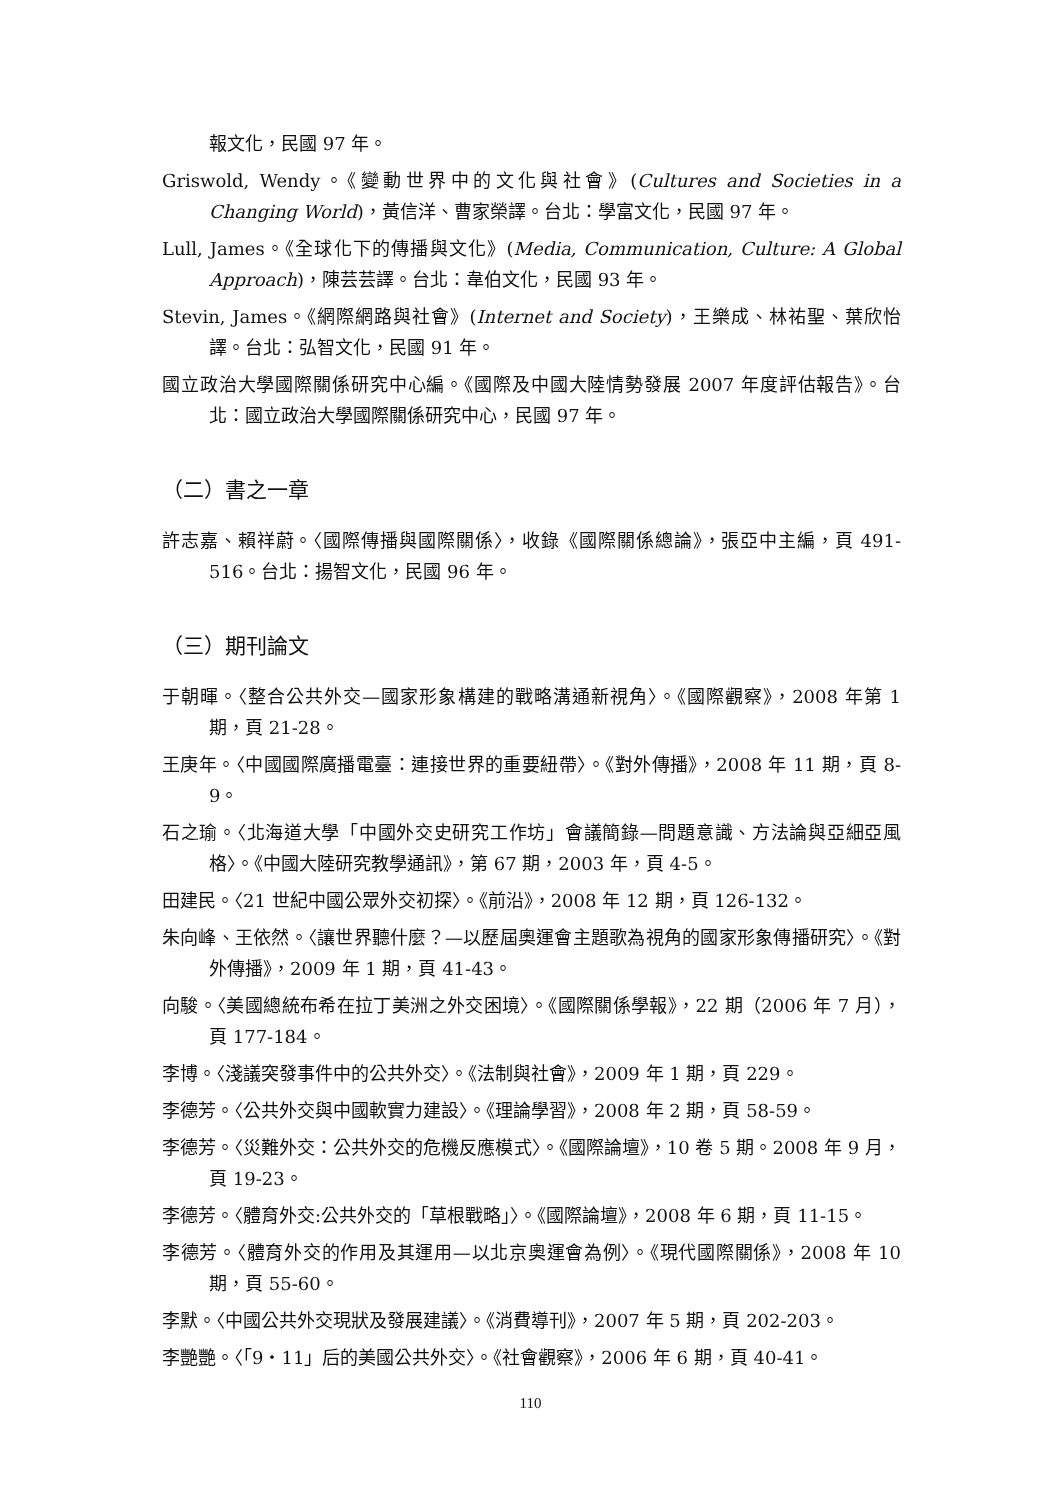報文化，民國 97 年。
Griswold, Wendy。《變動世界中的文化與社會》(Cultures and Societies in a Changing World)，黃信洋、曹家榮譯。台北：學富文化，民國 97 年。
Lull, James。《全球化下的傳播與文化》(Media, Communication, Culture: A Global Approach)，陳芸芸譯。台北：韋伯文化，民國 93 年。
Stevin, James。《網際網路與社會》(Internet and Society)，王樂成、林祐聖、葉欣怡譯。台北：弘智文化，民國 91 年。
國立政治大學國際關係研究中心編。《國際及中國大陸情勢發展 2007 年度評估報告》。台北：國立政治大學國際關係研究中心，民國 97 年。
（二）書之一章
許志嘉、賴祥蔚。〈國際傳播與國際關係〉，收錄《國際關係總論》，張亞中主編，頁 491-516。台北：揚智文化，民國 96 年。
（三）期刊論文
于朝暉。〈整合公共外交—國家形象構建的戰略溝通新視角〉。《國際觀察》，2008 年第 1 期，頁 21-28。
王庚年。〈中國國際廣播電臺：連接世界的重要紐帶〉。《對外傳播》，2008 年 11 期，頁 8-9。
石之瑜。〈北海道大學「中國外交史研究工作坊」會議簡錄—問題意識、方法論與亞細亞風格〉。《中國大陸研究教學通訊》，第 67 期，2003 年，頁 4-5。
田建民。〈21 世紀中國公眾外交初探〉。《前沿》，2008 年 12 期，頁 126-132。
朱向峰、王依然。〈讓世界聽什麼？—以歷屆奧運會主題歌為視角的國家形象傳播研究〉。《對外傳播》，2009 年 1 期，頁 41-43。
向駿。〈美國總統布希在拉丁美洲之外交困境〉。《國際關係學報》，22 期（2006 年 7 月），頁 177-184。
李博。〈淺議突發事件中的公共外交〉。《法制與社會》，2009 年 1 期，頁 229。
李德芳。〈公共外交與中國軟實力建設〉。《理論學習》，2008 年 2 期，頁 58-59。
李德芳。〈災難外交：公共外交的危機反應模式〉。《國際論壇》，10 卷 5 期。2008 年 9 月，頁 19-23。
李德芳。〈體育外交:公共外交的「草根戰略」〉。《國際論壇》，2008 年 6 期，頁 11-15。
李德芳。〈體育外交的作用及其運用—以北京奧運會為例〉。《現代國際關係》，2008 年 10 期，頁 55-60。
李默。〈中國公共外交現狀及發展建議〉。《消費導刊》，2007 年 5 期，頁 202-203。
李艷艷。〈「9‧11」后的美國公共外交〉。《社會觀察》，2006 年 6 期，頁 40-41。
110